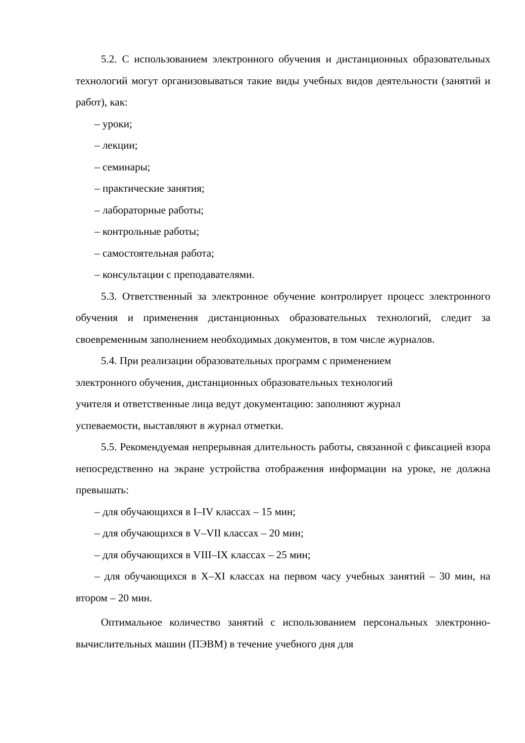5.2. С использованием электронного обучения и дистанционных образовательных технологий могут организовываться такие виды учебных видов деятельности (занятий и работ), как:
– уроки;
– лекции;
– семинары;
– практические занятия;
– лабораторные работы;
– контрольные работы;
– самостоятельная работа;
– консультации с преподавателями.
5.3. Ответственный за электронное обучение контролирует процесс электронного обучения и применения дистанционных образовательных технологий, следит за своевременным заполнением необходимых документов, в том числе журналов.
5.4. При реализации образовательных программ с применением
электронного обучения, дистанционных образовательных технологий
учителя и ответственные лица ведут документацию: заполняют журнал
успеваемости, выставляют в журнал отметки.
5.5. Рекомендуемая непрерывная длительность работы, связанной с фиксацией взора непосредственно на экране устройства отображения информации на уроке, не должна превышать:
– для обучающихся в I–IV классах – 15 мин;
– для обучающихся в V–VII классах – 20 мин;
– для обучающихся в VIII–IX классах – 25 мин;
– для обучающихся в X–XI классах на первом часу учебных занятий – 30 мин, на втором – 20 мин.
Оптимальное количество занятий с использованием персональных электронно-вычислительных машин (ПЭВМ) в течение учебного дня для